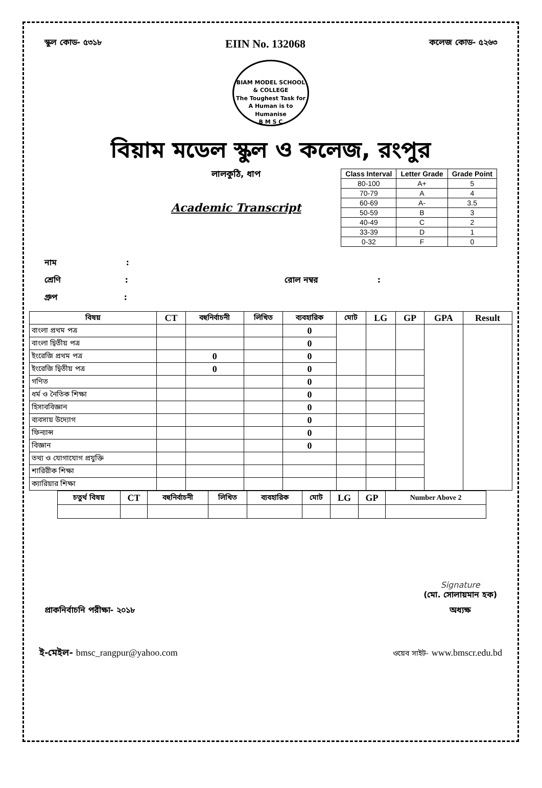স্কুল কোড- ৫৩১৮ EIIN No. 132068 কলেজ কোড- ৫২৬৩
BIAM MODEL SCHOOL & COLLEGE
The Toughest Task for A Human is to Humanise
B M S C
বিয়াম মডেল স্কুল ও কলেজ, রংপুর
লালকুঠি, ধাপ
Academic Transcript
| Class Interval | Letter Grade | Grade Point |
| --- | --- | --- |
| 80-100 | A+ | 5 |
| 70-79 | A | 4 |
| 60-69 | A- | 3.5 |
| 50-59 | B | 3 |
| 40-49 | C | 2 |
| 33-39 | D | 1 |
| 0-32 | F | 0 |
নাম :
শ্রেণি : রোল নম্বর :
গ্রুপ :
| বিষয় | CT | বহুনির্বাচনী | লিখিত | ব্যবহারিক | মোট | LG | GP | GPA | Result |
| --- | --- | --- | --- | --- | --- | --- | --- | --- | --- |
| বাংলা প্রথম পত্র | | | | 0 | | | | | |
| বাংলা দ্বিতীয় পত্র | | | | 0 | | | | | |
| ইংরেজি প্রথম পত্র | | 0 | | 0 | | | | | |
| ইংরেজি দ্বিতীয় পত্র | | 0 | | 0 | | | | | |
| গণিত | | | | 0 | | | | | |
| ধর্ম ও নৈতিক শিক্ষা | | | | 0 | | | | | |
| হিসাববিজ্ঞান | | | | 0 | | | | | |
| ব্যবসায় উদ্যোগ | | | | 0 | | | | | |
| ফিন্যান্স | | | | 0 | | | | | |
| বিজ্ঞান | | | | 0 | | | | | |
| তথ্য ও যোগাযোগ প্রযুক্তি | | | | | | | | | |
| শারিরীক শিক্ষা | | | | | | | | | |
| ক্যারিয়ার শিক্ষা | | | | | | | | | |
| চতুর্থ বিষয় | CT | বহুনির্বাচনী | লিখিত | ব্যবহারিক | মোট | LG | GP | Number Above 2 |
| --- | --- | --- | --- | --- | --- | --- | --- | --- |
প্রাকনির্বাচনি পরীক্ষা- ২০১৮
Signature
(মো. সোলায়মান হক)
অধ্যক্ষ
ই-মেইল- bmsc_rangpur@yahoo.com ওয়েব সাইট- www.bmscr.edu.bd